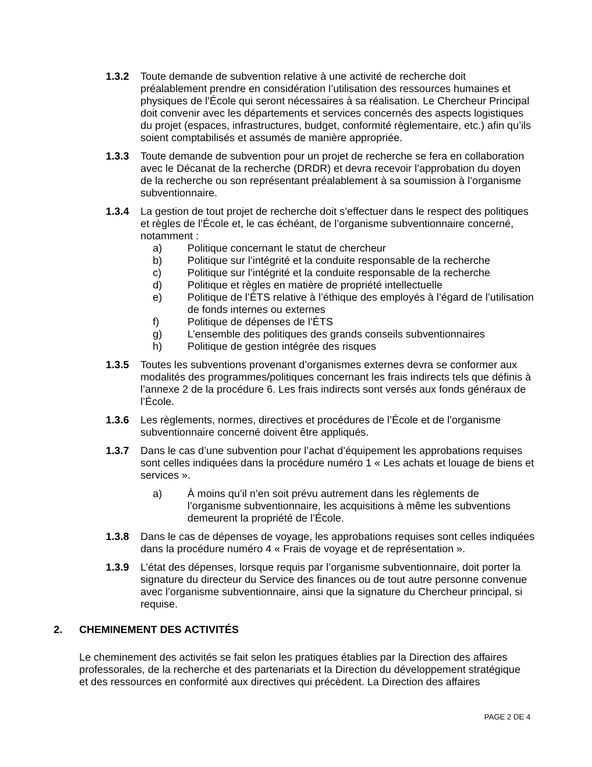1.3.2 Toute demande de subvention relative à une activité de recherche doit préalablement prendre en considération l’utilisation des ressources humaines et physiques de l’École qui seront nécessaires à sa réalisation. Le Chercheur Principal doit convenir avec les départements et services concernés des aspects logistiques du projet (espaces, infrastructures, budget, conformité règlementaire, etc.) afin qu’ils soient comptabilisés et assumés de manière appropriée.
1.3.3 Toute demande de subvention pour un projet de recherche se fera en collaboration avec le Décanat de la recherche (DRDR) et devra recevoir l’approbation du doyen de la recherche ou son représentant préalablement à sa soumission à l’organisme subventionnaire.
1.3.4 La gestion de tout projet de recherche doit s’effectuer dans le respect des politiques et règles de l’École et, le cas échéant, de l’organisme subventionnaire concerné, notamment :
a) Politique concernant le statut de chercheur
b) Politique sur l’intégrité et la conduite responsable de la recherche
c) Politique sur l’intégrité et la conduite responsable de la recherche
d) Politique et règles en matière de propriété intellectuelle
e) Politique de l’ÉTS relative à l’éthique des employés à l’égard de l’utilisation de fonds internes ou externes
f) Politique de dépenses de l’ÉTS
g) L’ensemble des politiques des grands conseils subventionnaires
h) Politique de gestion intégrée des risques
1.3.5 Toutes les subventions provenant d’organismes externes devra se conformer aux modalités des programmes/politiques concernant les frais indirects tels que définis à l’annexe 2 de la procédure 6. Les frais indirects sont versés aux fonds généraux de l’École.
1.3.6 Les règlements, normes, directives et procédures de l’École et de l’organisme subventionnaire concerné doivent être appliqués.
1.3.7 Dans le cas d’une subvention pour l’achat d’équipement les approbations requises sont celles indiquées dans la procédure numéro 1 « Les achats et louage de biens et services ».
a) À moins qu’il n’en soit prévu autrement dans les règlements de l’organisme subventionnaire, les acquisitions à même les subventions demeurent la propriété de l’École.
1.3.8 Dans le cas de dépenses de voyage, les approbations requises sont celles indiquées dans la procédure numéro 4 « Frais de voyage et de représentation ».
1.3.9 L’état des dépenses, lorsque requis par l’organisme subventionnaire, doit porter la signature du directeur du Service des finances ou de tout autre personne convenue avec l’organisme subventionnaire, ainsi que la signature du Chercheur principal, si requise.
2. CHEMINEMENT DES ACTIVITÉS
Le cheminement des activités se fait selon les pratiques établies par la Direction des affaires professorales, de la recherche et des partenariats et la Direction du développement stratégique et des ressources en conformité aux directives qui précèdent. La Direction des affaires
PAGE 2 DE 4